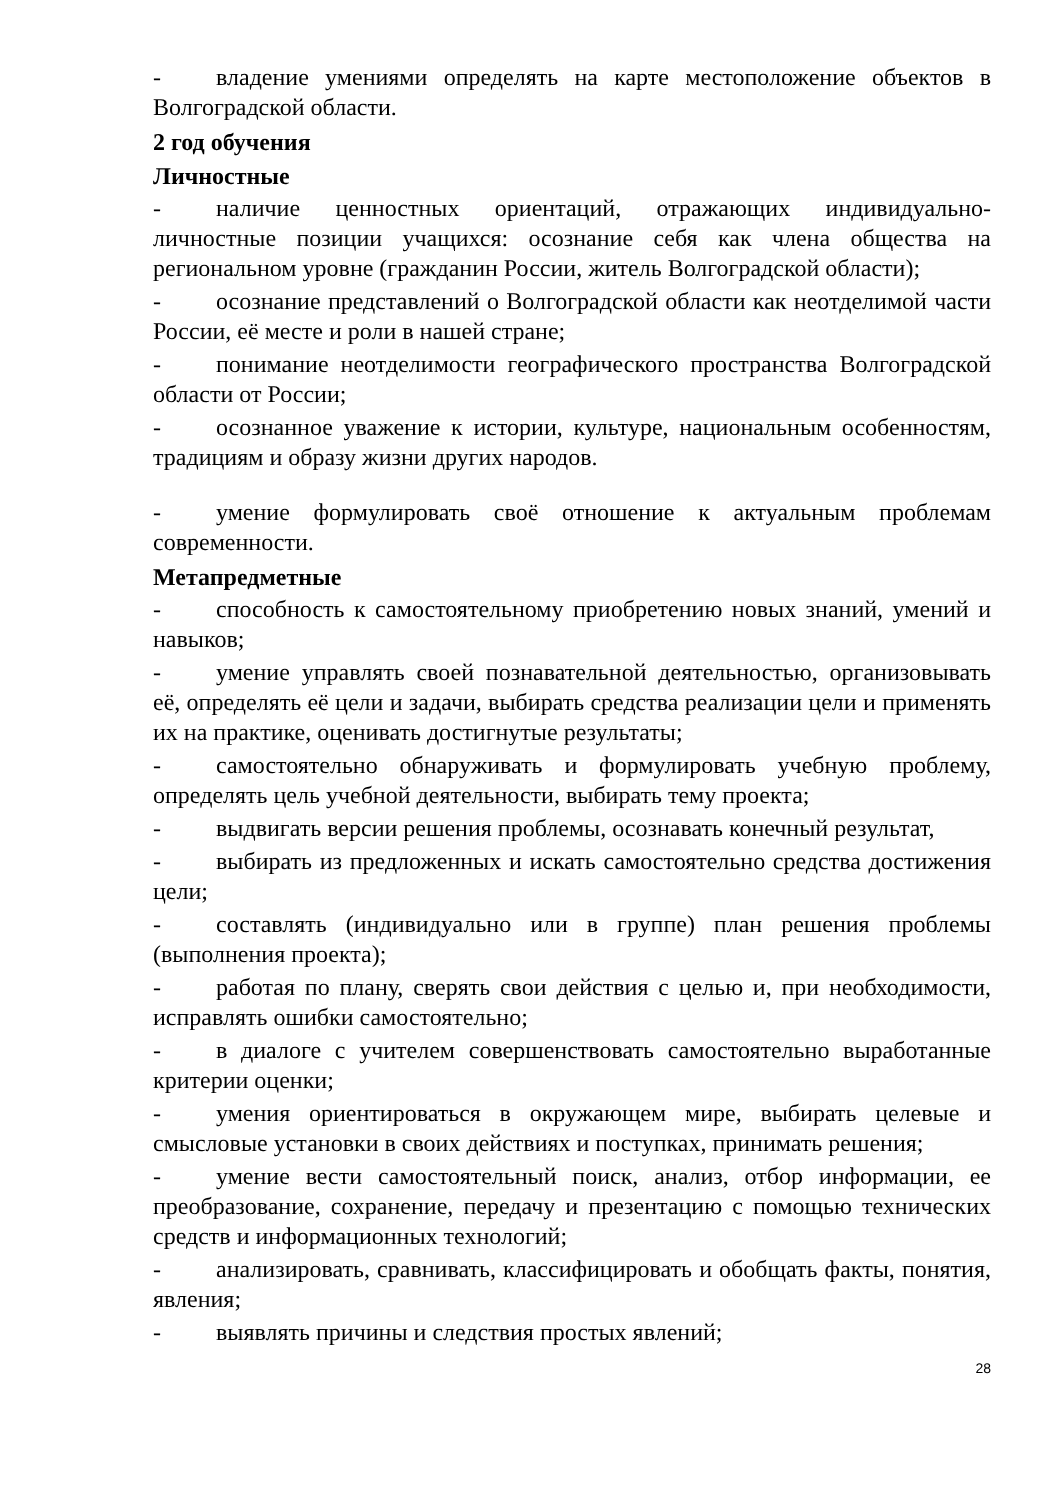- владение умениями определять на карте местоположение объектов в Волгоградской области.
2 год обучения
Личностные
- наличие ценностных ориентаций, отражающих индивидуально-личностные позиции учащихся: осознание себя как члена общества на региональном уровне (гражданин России, житель Волгоградской области);
- осознание представлений о Волгоградской области как неотделимой части России, её месте и роли в нашей стране;
- понимание неотделимости географического пространства Волгоградской области от России;
- осознанное уважение к истории, культуре, национальным особенностям, традициям и образу жизни других народов.
- умение формулировать своё отношение к актуальным проблемам современности.
Метапредметные
- способность к самостоятельному приобретению новых знаний, умений и навыков;
- умение управлять своей познавательной деятельностью, организовывать её, определять её цели и задачи, выбирать средства реализации цели и применять их на практике, оценивать достигнутые результаты;
- самостоятельно обнаруживать и формулировать учебную проблему, определять цель учебной деятельности, выбирать тему проекта;
- выдвигать версии решения проблемы, осознавать конечный результат,
- выбирать из предложенных и искать самостоятельно средства достижения цели;
- составлять (индивидуально или в группе) план решения проблемы (выполнения проекта);
- работая по плану, сверять свои действия с целью и, при необходимости, исправлять ошибки самостоятельно;
- в диалоге с учителем совершенствовать самостоятельно выработанные критерии оценки;
- умения ориентироваться в окружающем мире, выбирать целевые и смысловые установки в своих действиях и поступках, принимать решения;
- умение вести самостоятельный поиск, анализ, отбор информации, ее преобразование, сохранение, передачу и презентацию с помощью технических средств и информационных технологий;
- анализировать, сравнивать, классифицировать и обобщать факты, понятия, явления;
- выявлять причины и следствия простых явлений;
28